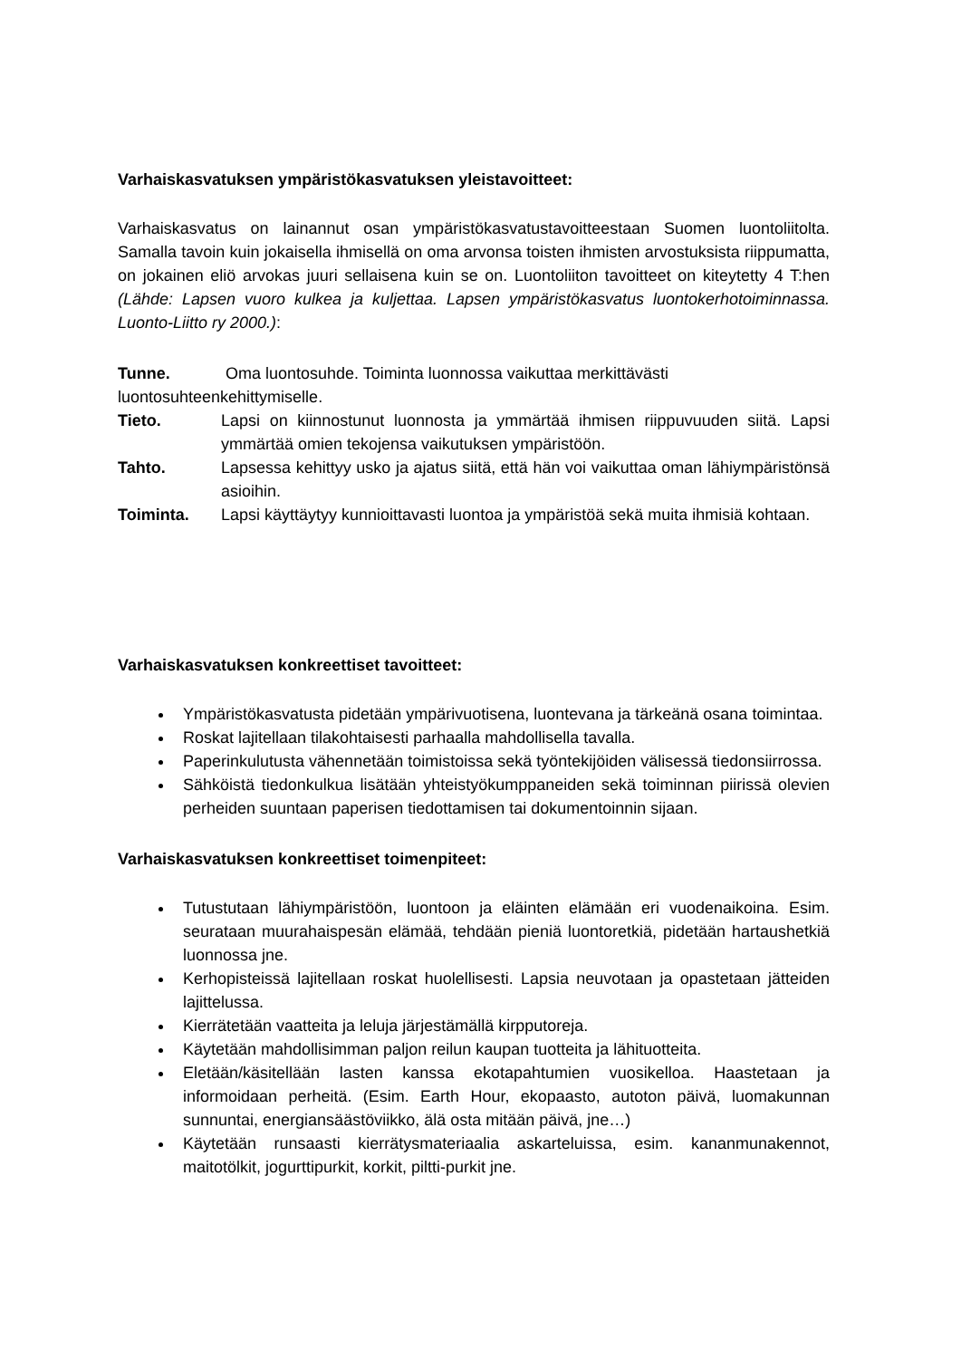Varhaiskasvatuksen ympäristökasvatuksen yleistavoitteet:
Varhaiskasvatus on lainannut osan ympäristökasvatustavoitteestaan Suomen luontoliitolta. Samalla tavoin kuin jokaisella ihmisellä on oma arvonsa toisten ihmisten arvostuksista riippumatta, on jokainen eliö arvokas juuri sellaisena kuin se on. Luontoliiton tavoitteet on kiteytetty 4 T:hen (Lähde: Lapsen vuoro kulkea ja kuljettaa. Lapsen ympäristökasvatus luontokerhotoiminnassa. Luonto-Liitto ry 2000.):
Tunne. Oma luontosuhde. Toiminta luonnossa vaikuttaa merkittävästi luontosuhteenkehittymiselle.
Tieto. Lapsi on kiinnostunut luonnosta ja ymmärtää ihmisen riippuvuuden siitä. Lapsi ymmärtää omien tekojensa vaikutuksen ympäristöön.
Tahto. Lapsessa kehittyy usko ja ajatus siitä, että hän voi vaikuttaa oman lähiympäristönsä asioihin.
Toiminta. Lapsi käyttäytyy kunnioittavasti luontoa ja ympäristöä sekä muita ihmisiä kohtaan.
Varhaiskasvatuksen konkreettiset tavoitteet:
Ympäristökasvatusta pidetään ympärivuotisena, luontevana ja tärkeänä osana toimintaa.
Roskat lajitellaan tilakohtaisesti parhaalla mahdollisella tavalla.
Paperinkulutusta vähennetään toimistoissa sekä työntekijöiden välisessä tiedonsiirrossa.
Sähköistä tiedonkulkua lisätään yhteistyökumppaneiden sekä toiminnan piirissä olevien perheiden suuntaan paperisen tiedottamisen tai dokumentoinnin sijaan.
Varhaiskasvatuksen konkreettiset toimenpiteet:
Tutustutaan lähiympäristöön, luontoon ja eläinten elämään eri vuodenaikoina. Esim. seurataan muurahaispesän elämää, tehdään pieniä luontoretkiä, pidetään hartaushetkiä luonnossa jne.
Kerhopisteissä lajitellaan roskat huolellisesti. Lapsia neuvotaan ja opastetaan jätteiden lajittelussa.
Kierrätetään vaatteita ja leluja järjestämällä kirpputoreja.
Käytetään mahdollisimman paljon reilun kaupan tuotteita ja lähituotteita.
Eletään/käsitellään lasten kanssa ekotapahtumien vuosikelloa. Haastetaan ja informoidaan perheitä. (Esim. Earth Hour, ekopaasto, autoton päivä, luomakunnan sunnuntai, energiansäästöviikko, älä osta mitään päivä, jne…)
Käytetään runsaasti kierrätysmateriaalia askarteluissa, esim. kananmunakennot, maitotölkit, jogurttipurkit, korkit, piltti-purkit jne.